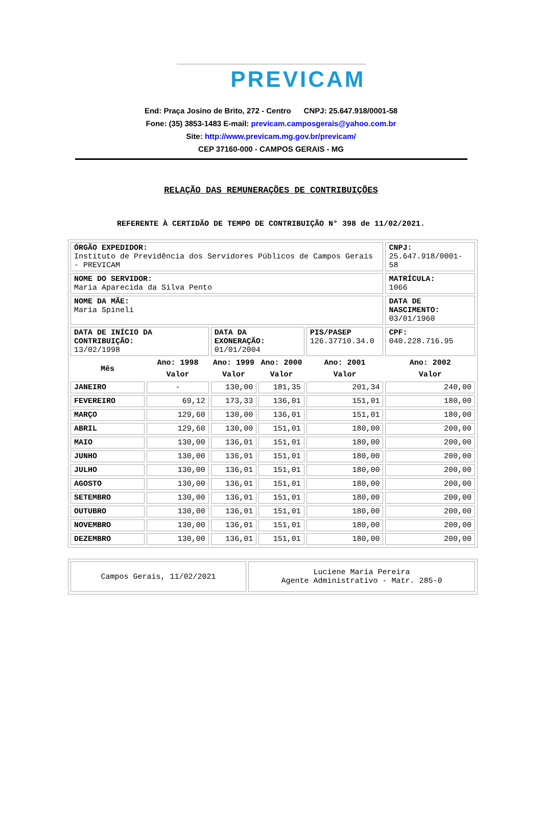PREVICAM
End: Praça Josino de Brito, 272 - Centro CNPJ: 25.647.918/0001-58
Fone: (35) 3853-1483 E-mail: previcam.camposgerais@yahoo.com.br
Site: http://www.previcam.mg.gov.br/previcam/
CEP 37160-000 - CAMPOS GERAIS - MG
RELAÇÃO DAS REMUNERAÇÕES DE CONTRIBUIÇÕES
REFERENTE À CERTIDÃO DE TEMPO DE CONTRIBUIÇÃO N° 398 de 11/02/2021.
| ÓRGÃO EXPEDIDOR: Instituto de Previdência dos Servidores Públicos de Campos Gerais - PREVICAM | | | | | CNPJ: 25.647.918/0001-58 |
| NOME DO SERVIDOR: Maria Aparecida da Silva Pento | | | | | MATRÍCULA: 1066 |
| NOME DA MÃE: Maria Spineli | | | | | DATA DE NASCIMENTO: 03/01/1960 |
| DATA DE INÍCIO DA CONTRIBUIÇÃO: 13/02/1998 | | DATA DA EXONERAÇÃO: 01/01/2004 | | PIS/PASEP 126.37710.34.0 | CPF: 040.228.716.95 |
| Mês | Ano: 1998 | Ano: 1999 | Ano: 2000 | Ano: 2001 | Ano: 2002 |
| | Valor | Valor | Valor | Valor | Valor |
| JANEIRO | - | 130,00 | 181,35 | 201,34 | 240,00 |
| FEVEREIRO | 69,12 | 173,33 | 136,01 | 151,01 | 180,00 |
| MARÇO | 129,60 | 130,00 | 136,01 | 151,01 | 180,00 |
| ABRIL | 129,60 | 130,00 | 151,01 | 180,00 | 200,00 |
| MAIO | 130,00 | 136,01 | 151,01 | 180,00 | 200,00 |
| JUNHO | 130,00 | 136,01 | 151,01 | 180,00 | 200,00 |
| JULHO | 130,00 | 136,01 | 151,01 | 180,00 | 200,00 |
| AGOSTO | 130,00 | 136,01 | 151,01 | 180,00 | 200,00 |
| SETEMBRO | 130,00 | 136,01 | 151,01 | 180,00 | 200,00 |
| OUTUBRO | 130,00 | 136,01 | 151,01 | 180,00 | 200,00 |
| NOVEMBRO | 130,00 | 136,01 | 151,01 | 180,00 | 200,00 |
| DEZEMBRO | 130,00 | 136,01 | 151,01 | 180,00 | 200,00 |
| Campos Gerais, 11/02/2021 | Luciene Maria Pereira Agente Administrativo - Matr. 285-0 |